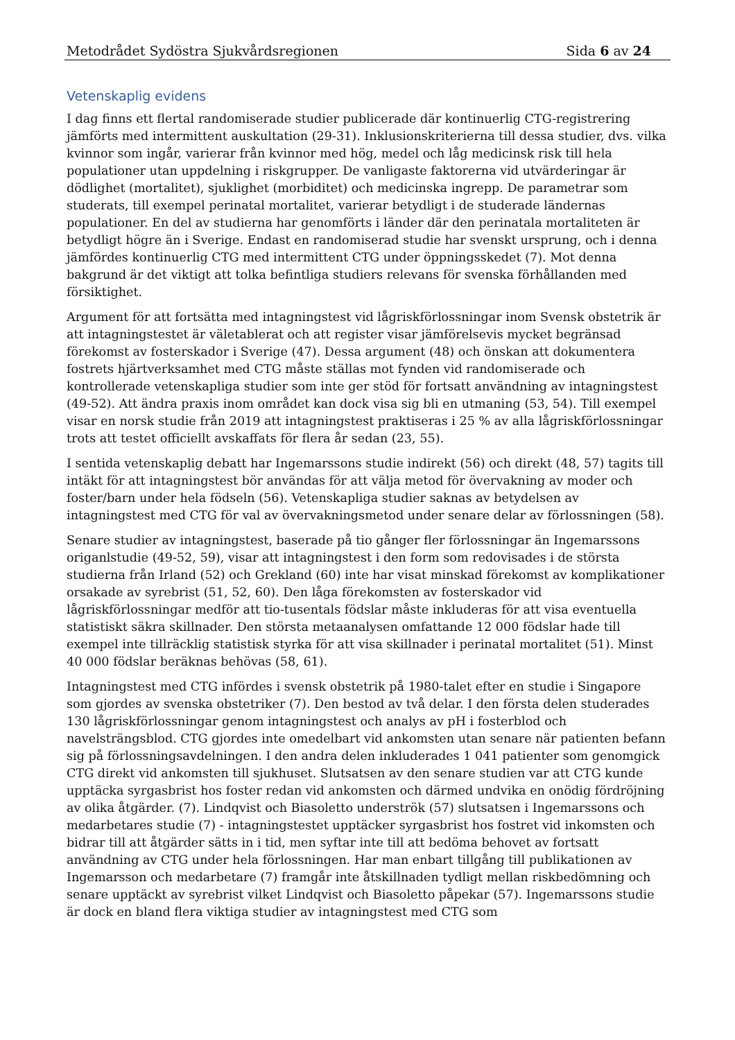Metodrådet Sydöstra Sjukvårdsregionen Sida 6 av 24
Vetenskaplig evidens
I dag finns ett flertal randomiserade studier publicerade där kontinuerlig CTG-registrering jämförts med intermittent auskultation (29-31). Inklusionskriterierna till dessa studier, dvs. vilka kvinnor som ingår, varierar från kvinnor med hög, medel och låg medicinsk risk till hela populationer utan uppdelning i riskgrupper. De vanligaste faktorerna vid utvärderingar är dödlighet (mortalitet), sjuklighet (morbiditet) och medicinska ingrepp. De parametrar som studerats, till exempel perinatal mortalitet, varierar betydligt i de studerade ländernas populationer. En del av studierna har genomförts i länder där den perinatala mortaliteten är betydligt högre än i Sverige. Endast en randomiserad studie har svenskt ursprung, och i denna jämfördes kontinuerlig CTG med intermittent CTG under öppningsskedet (7). Mot denna bakgrund är det viktigt att tolka befintliga studiers relevans för svenska förhållanden med försiktighet.
Argument för att fortsätta med intagningstest vid lågriskförlossningar inom Svensk obstetrik är att intagningstestet är väletablerat och att register visar jämförelsevis mycket begränsad förekomst av fosterskador i Sverige (47). Dessa argument (48) och önskan att dokumentera fostrets hjärtverksamhet med CTG måste ställas mot fynden vid randomiserade och kontrollerade vetenskapliga studier som inte ger stöd för fortsatt användning av intagningstest (49-52). Att ändra praxis inom området kan dock visa sig bli en utmaning (53, 54). Till exempel visar en norsk studie från 2019 att intagningstest praktiseras i 25 % av alla lågriskförlossningar trots att testet officiellt avskaffats för flera år sedan (23, 55).
I sentida vetenskaplig debatt har Ingemarssons studie indirekt (56) och direkt (48, 57) tagits till intäkt för att intagningstest bör användas för att välja metod för övervakning av moder och foster/barn under hela födseln (56). Vetenskapliga studier saknas av betydelsen av intagningstest med CTG för val av övervakningsmetod under senare delar av förlossningen (58).
Senare studier av intagningstest, baserade på tio gånger fler förlossningar än Ingemarssons origanlstudie (49-52, 59), visar att intagningstest i den form som redovisades i de största studierna från Irland (52) och Grekland (60) inte har visat minskad förekomst av komplikationer orsakade av syrebrist (51, 52, 60). Den låga förekomsten av fosterskador vid lågriskförlossningar medför att tio-tusentals födslar måste inkluderas för att visa eventuella statistiskt säkra skillnader. Den största metaanalysen omfattande 12 000 födslar hade till exempel inte tillräcklig statistisk styrka för att visa skillnader i perinatal mortalitet (51). Minst 40 000 födslar beräknas behövas (58, 61).
Intagningstest med CTG infördes i svensk obstetrik på 1980-talet efter en studie i Singapore som gjordes av svenska obstetriker (7). Den bestod av två delar. I den första delen studerades 130 lågriskförlossningar genom intagningstest och analys av pH i fosterblod och navelsträngsblod. CTG gjordes inte omedelbart vid ankomsten utan senare när patienten befann sig på förlossningsavdelningen. I den andra delen inkluderades 1 041 patienter som genomgick CTG direkt vid ankomsten till sjukhuset. Slutsatsen av den senare studien var att CTG kunde upptäcka syrgasbrist hos foster redan vid ankomsten och därmed undvika en onödig fördröjning av olika åtgärder. (7). Lindqvist och Biasoletto underströk (57) slutsatsen i Ingemarssons och medarbetares studie (7) - intagningstestet upptäcker syrgasbrist hos fostret vid inkomsten och bidrar till att åtgärder sätts in i tid, men syftar inte till att bedöma behovet av fortsatt användning av CTG under hela förlossningen. Har man enbart tillgång till publikationen av Ingemarsson och medarbetare (7) framgår inte åtskillnaden tydligt mellan riskbedömning och senare upptäckt av syrebrist vilket Lindqvist och Biasoletto påpekar (57). Ingemarssons studie är dock en bland flera viktiga studier av intagningstest med CTG som